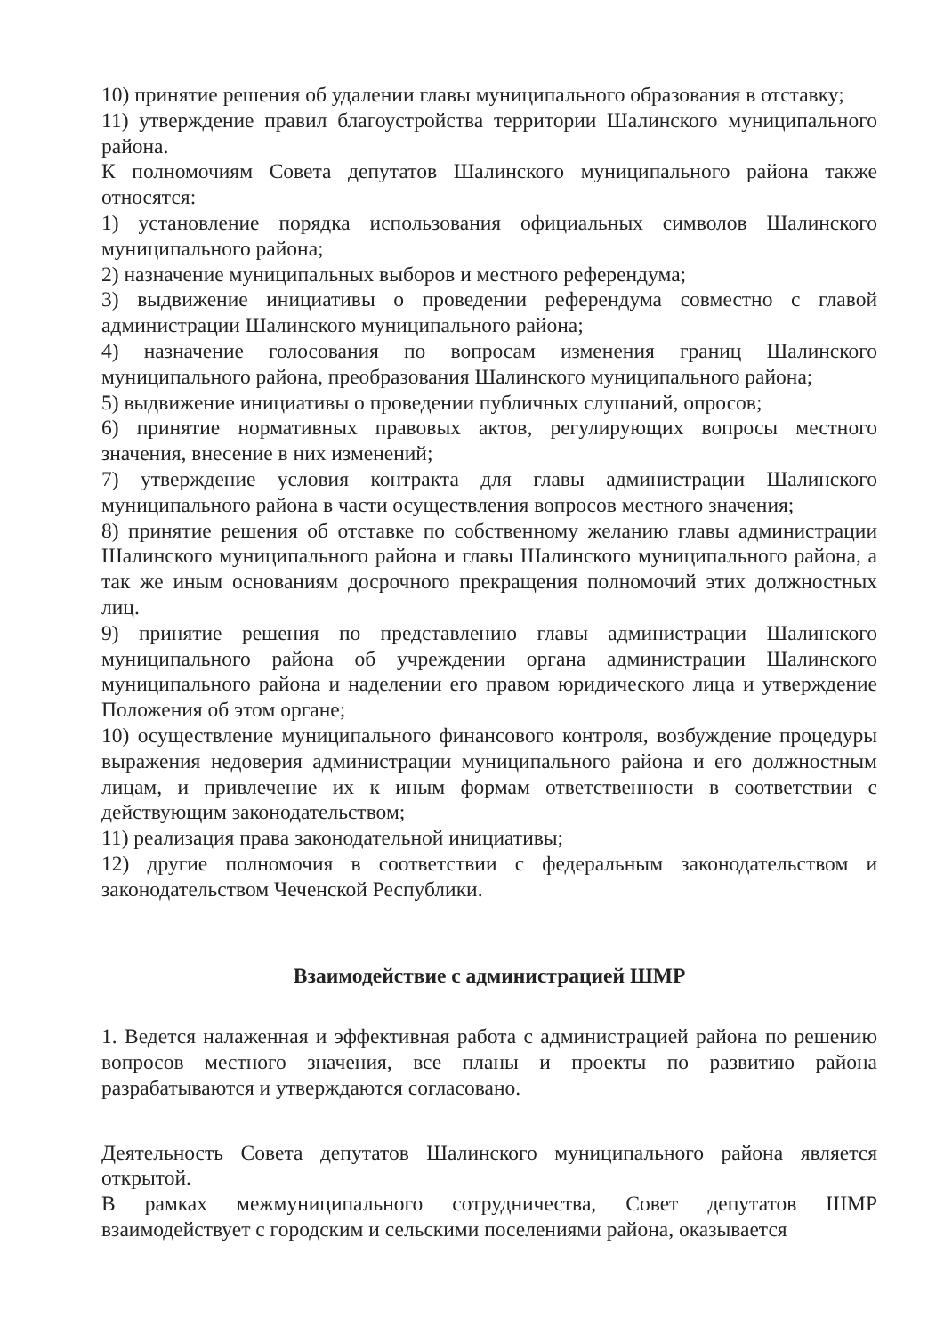10) принятие решения об удалении главы муниципального образования в отставку;
11) утверждение правил благоустройства территории Шалинского муниципального района.
К полномочиям Совета депутатов Шалинского муниципального района также относятся:
1) установление порядка использования официальных символов Шалинского муниципального района;
2) назначение муниципальных выборов и местного референдума;
3) выдвижение инициативы о проведении референдума совместно с главой администрации Шалинского муниципального района;
4) назначение голосования по вопросам изменения границ Шалинского муниципального района, преобразования Шалинского муниципального района;
5) выдвижение инициативы о проведении публичных слушаний, опросов;
6) принятие нормативных правовых актов, регулирующих вопросы местного значения, внесение в них изменений;
7) утверждение условия контракта для главы администрации Шалинского муниципального района в части осуществления вопросов местного значения;
8) принятие решения об отставке по собственному желанию главы администрации Шалинского муниципального района и главы Шалинского муниципального района, а так же иным основаниям досрочного прекращения полномочий этих должностных лиц.
9) принятие решения по представлению главы администрации Шалинского муниципального района об учреждении органа администрации Шалинского муниципального района и наделении его правом юридического лица и утверждение Положения об этом органе;
10) осуществление муниципального финансового контроля, возбуждение процедуры выражения недоверия администрации муниципального района и его должностным лицам, и привлечение их к иным формам ответственности в соответствии с действующим законодательством;
11) реализация права законодательной инициативы;
12) другие полномочия в соответствии с федеральным законодательством и законодательством Чеченской Республики.
Взаимодействие с администрацией ШМР
1. Ведется налаженная и эффективная работа с администрацией района по решению вопросов местного значения, все планы и проекты по развитию района разрабатываются и утверждаются согласовано.
Деятельность Совета депутатов Шалинского муниципального района является открытой.
В рамках межмуниципального сотрудничества, Совет депутатов ШМР взаимодействует с городским и сельскими поселениями района, оказывается